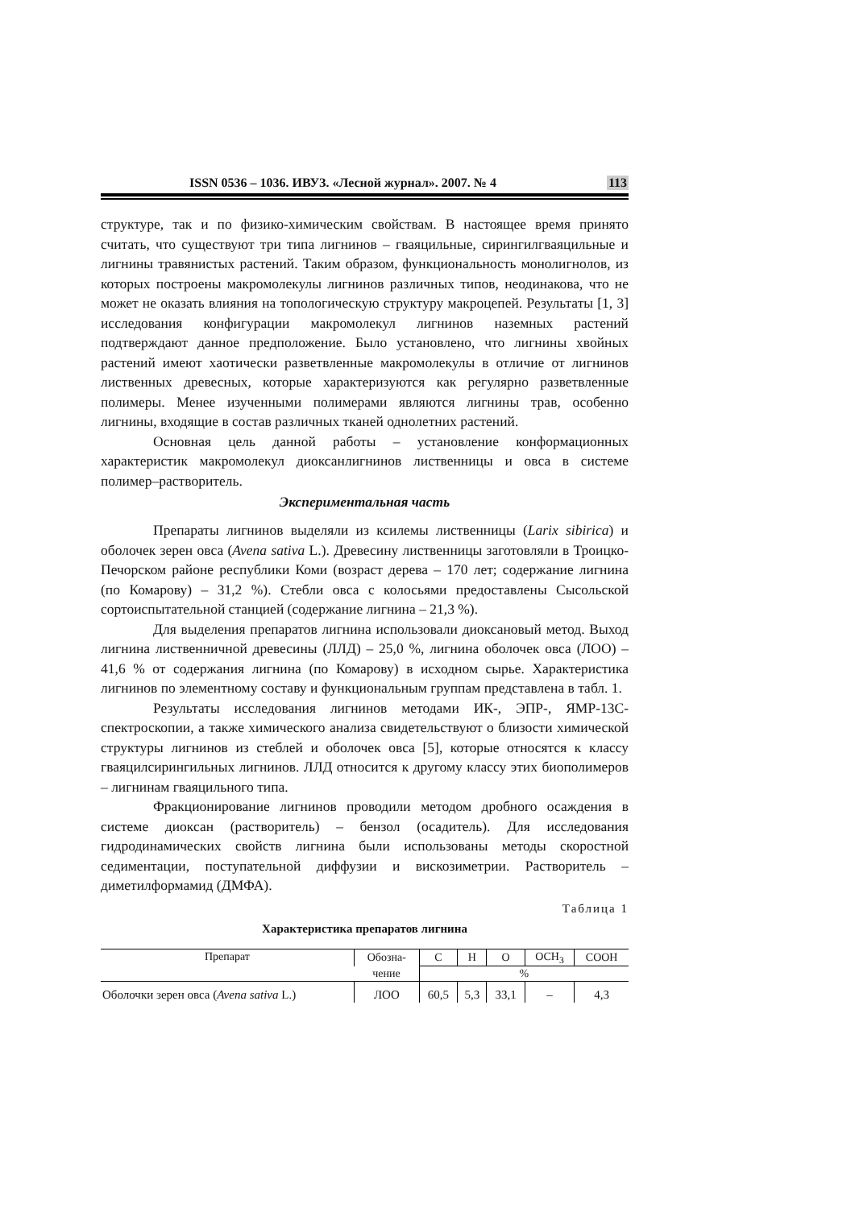ISSN 0536 – 1036. ИВУЗ. «Лесной журнал». 2007. № 4 113
структуре, так и по физико-химическим свойствам. В настоящее время принято считать, что существуют три типа лигнинов – гваяцильные, сирингилгваяцильные и лигнины травянистых растений. Таким образом, функциональность монолигнолов, из которых построены макромолекулы лигнинов различных типов, неодинакова, что не может не оказать влияния на топологическую структуру макроцепей. Результаты [1, 3] исследования конфигурации макромолекул лигнинов наземных растений подтверждают данное предположение. Было установлено, что лигнины хвойных растений имеют хаотически разветвленные макромолекулы в отличие от лигнинов лиственных древесных, которые характеризуются как регулярно разветвленные полимеры. Менее изученными полимерами являются лигнины трав, особенно лигнины, входящие в состав различных тканей однолетних растений.
Основная цель данной работы – установление конформационных характеристик макромолекул диоксанлигнинов лиственницы и овса в системе полимер–растворитель.
Экспериментальная часть
Препараты лигнинов выделяли из ксилемы лиственницы (Larix sibirica) и оболочек зерен овса (Avena sativa L.). Древесину лиственницы заготовляли в Троицко-Печорском районе республики Коми (возраст дерева – 170 лет; содержание лигнина (по Комарову) – 31,2 %). Стебли овса с колосьями предоставлены Сысольской сортоиспытательной станцией (содержание лигнина – 21,3 %).
Для выделения препаратов лигнина использовали диоксановый метод. Выход лигнина лиственничной древесины (ЛЛД) – 25,0 %, лигнина оболочек овса (ЛОО) – 41,6 % от содержания лигнина (по Комарову) в исходном сырье. Характеристика лигнинов по элементному составу и функциональным группам представлена в табл. 1.
Результаты исследования лигнинов методами ИК-, ЭПР-, ЯМР-13С-спектроскопии, а также химического анализа свидетельствуют о близости химической структуры лигнинов из стеблей и оболочек овса [5], которые относятся к классу гваяцилсирингильных лигнинов. ЛЛД относится к другому классу этих биополимеров – лигнинам гваяцильного типа.
Фракционирование лигнинов проводили методом дробного осаждения в системе диоксан (растворитель) – бензол (осадитель). Для исследования гидродинамических свойств лигнина были использованы методы скоростной седиментации, поступательной диффузии и вискозиметрии. Растворитель – диметилформамид (ДМФА).
Таблица 1
Характеристика препаратов лигнина
| Препарат | Обозна- | C | H | O | OCH<sub>3</sub> | COOH |
| --- | --- | --- | --- | --- | --- | --- |
| | чение | % | | | | |
| Оболочки зерен овса ( Avena sativa L.) | ЛОО | 60,5 | 5,3 | 33,1 | – | 4,3 |